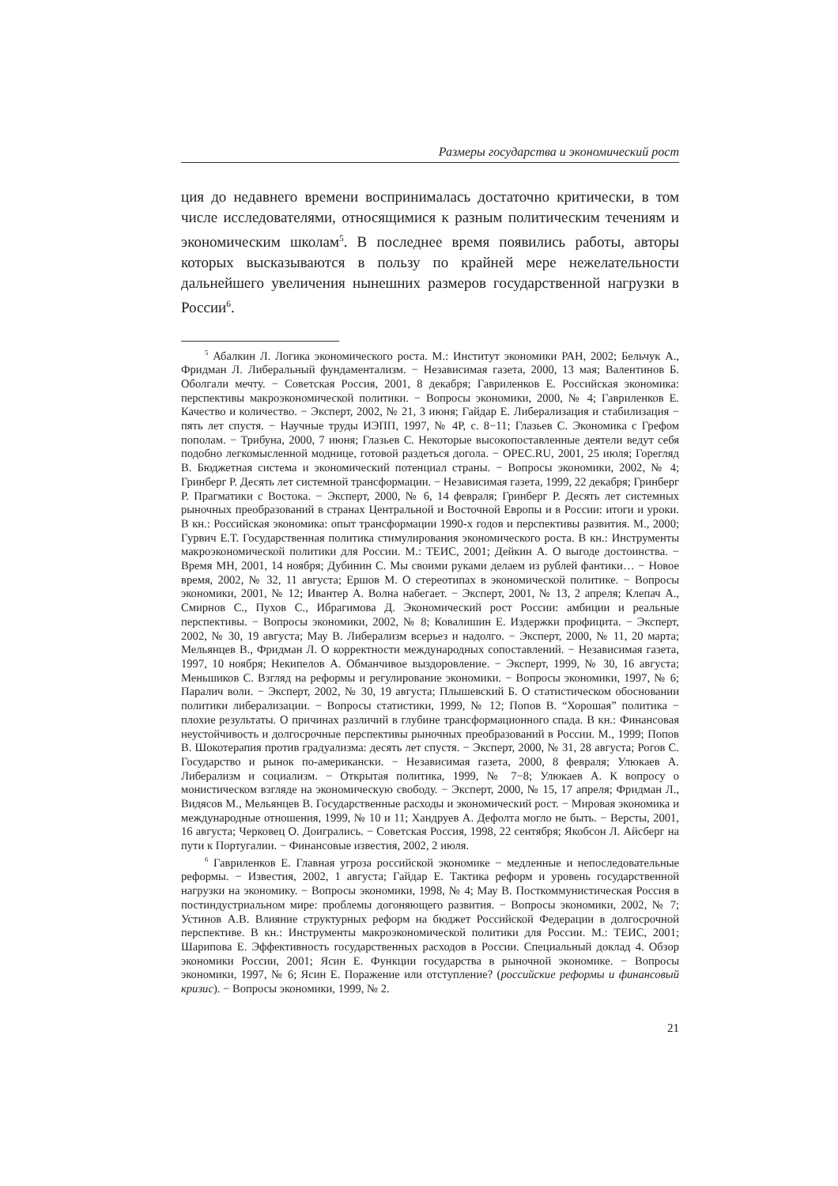Размеры государства и экономический рост
ция до недавнего времени воспринималась достаточно критически, в том числе исследователями, относящимися к разным политическим течениям и экономическим школам<sup>5</sup>. В последнее время появились работы, авторы которых высказываются в пользу по крайней мере нежелательности дальнейшего увеличения нынешних размеров государственной нагрузки в России<sup>6</sup>.
<sup>5</sup> Абалкин Л. Логика экономического роста. М.: Институт экономики РАН, 2002; Бельчук А., Фридман Л. Либеральный фундаментализм. − Независимая газета, 2000, 13 мая; Валентинов Б. Оболгали мечту. − Советская Россия, 2001, 8 декабря; Гавриленков Е. Российская экономика: перспективы макроэкономической политики. − Вопросы экономики, 2000, № 4; Гавриленков Е. Качество и количество. − Эксперт, 2002, № 21, 3 июня; Гайдар Е. Либерализация и стабилизация − пять лет спустя. − Научные труды ИЭПП, 1997, № 4Р, с. 8−11; Глазьев С. Экономика с Грефом пополам. − Трибуна, 2000, 7 июня; Глазьев С. Некоторые высокопоставленные деятели ведут себя подобно легкомысленной моднице, готовой раздеться догола. − OPEC.RU, 2001, 25 июля; Горегляд В. Бюджетная система и экономический потенциал страны. − Вопросы экономики, 2002, № 4; Гринберг Р. Десять лет системной трансформации. − Независимая газета, 1999, 22 декабря; Гринберг Р. Прагматики с Востока. − Эксперт, 2000, № 6, 14 февраля; Гринберг Р. Десять лет системных рыночных преобразований в странах Центральной и Восточной Европы и в России: итоги и уроки. В кн.: Российская экономика: опыт трансформации 1990-х годов и перспективы развития. М., 2000; Гурвич Е.Т. Государственная политика стимулирования экономического роста. В кн.: Инструменты макроэкономической политики для России. М.: ТЕИС, 2001; Дейкин А. О выгоде достоинства. − Время МН, 2001, 14 ноября; Дубинин С. Мы своими руками делаем из рублей фантики… − Новое время, 2002, № 32, 11 августа; Ершов М. О стереотипах в экономической политике. − Вопросы экономики, 2001, № 12; Ивантер А. Волна набегает. − Эксперт, 2001, № 13, 2 апреля; Клепач А., Смирнов С., Пухов С., Ибрагимова Д. Экономический рост России: амбиции и реальные перспективы. − Вопросы экономики, 2002, № 8; Ковалишин Е. Издержки профицита. − Эксперт, 2002, № 30, 19 августа; Мау В. Либерализм всерьез и надолго. − Эксперт, 2000, № 11, 20 марта; Мельянцев В., Фридман Л. О корректности международных сопоставлений. − Независимая газета, 1997, 10 ноября; Некипелов А. Обманчивое выздоровление. − Эксперт, 1999, № 30, 16 августа; Меньшиков С. Взгляд на реформы и регулирование экономики. − Вопросы экономики, 1997, № 6; Паралич воли. − Эксперт, 2002, № 30, 19 августа; Плышевский Б. О статистическом обосновании политики либерализации. − Вопросы статистики, 1999, № 12; Попов В. “Хорошая” политика − плохие результаты. О причинах различий в глубине трансформационного спада. В кн.: Финансовая неустойчивость и долгосрочные перспективы рыночных преобразований в России. М., 1999; Попов В. Шокотерапия против градуализма: десять лет спустя. − Эксперт, 2000, № 31, 28 августа; Рогов С. Государство и рынок по-американски. − Независимая газета, 2000, 8 февраля; Улюкаев А. Либерализм и социализм. − Открытая политика, 1999, № 7−8; Улюкаев А. К вопросу о монистическом взгляде на экономическую свободу. − Эксперт, 2000, № 15, 17 апреля; Фридман Л., Видясов М., Мельянцев В. Государственные расходы и экономический рост. − Мировая экономика и международные отношения, 1999, № 10 и 11; Хандруев А. Дефолта могло не быть. − Версты, 2001, 16 августа; Черковец О. Доигрались. − Советская Россия, 1998, 22 сентября; Якобсон Л. Айсберг на пути к Португалии. − Финансовые известия, 2002, 2 июля.
<sup>6</sup> Гавриленков Е. Главная угроза российской экономике − медленные и непоследовательные реформы. − Известия, 2002, 1 августа; Гайдар Е. Тактика реформ и уровень государственной нагрузки на экономику. − Вопросы экономики, 1998, № 4; Мау В. Посткоммунистическая Россия в постиндустриальном мире: проблемы догоняющего развития. − Вопросы экономики, 2002, № 7; Устинов А.В. Влияние структурных реформ на бюджет Российской Федерации в долгосрочной перспективе. В кн.: Инструменты макроэкономической политики для России. М.: ТЕИС, 2001; Шарипова Е. Эффективность государственных расходов в России. Специальный доклад 4. Обзор экономики России, 2001; Ясин Е. Функции государства в рыночной экономике. − Вопросы экономики, 1997, № 6; Ясин Е. Поражение или отступление? (российские реформы и финансовый кризис). − Вопросы экономики, 1999, № 2.
21